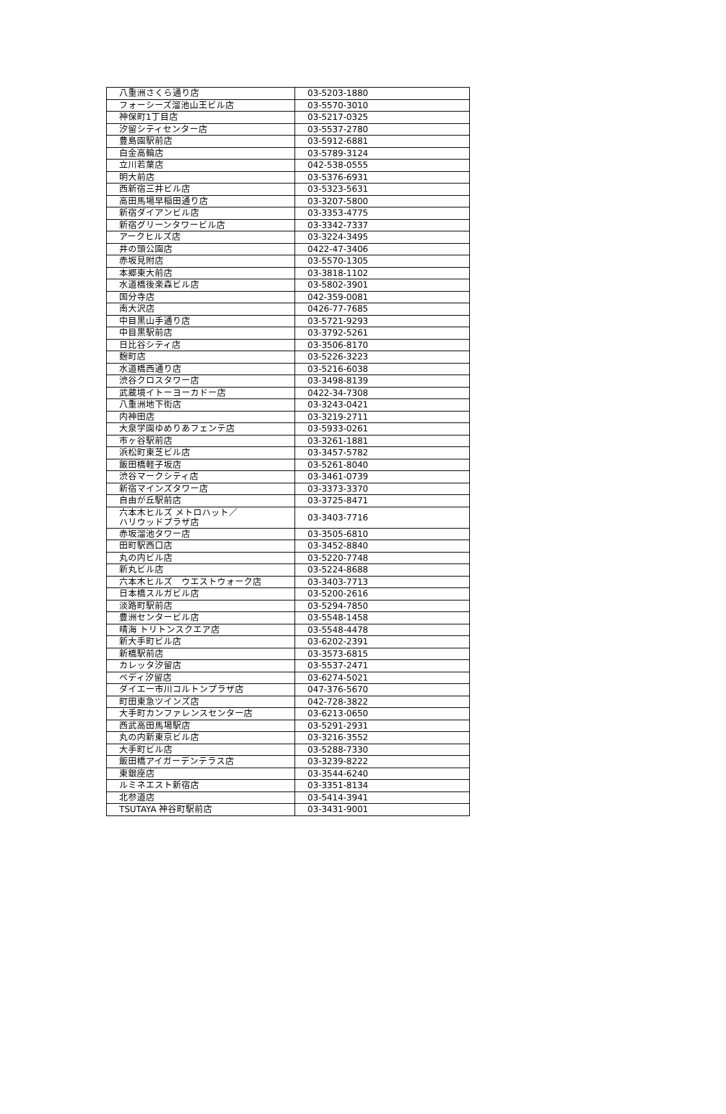| 八重洲さくら通り店 | 03-5203-1880 |
| フォーシーズ溜池山王ビル店 | 03-5570-3010 |
| 神保町1丁目店 | 03-5217-0325 |
| 汐留シティセンター店 | 03-5537-2780 |
| 豊島園駅前店 | 03-5912-6881 |
| 白金高輪店 | 03-5789-3124 |
| 立川若葉店 | 042-538-0555 |
| 明大前店 | 03-5376-6931 |
| 西新宿三井ビル店 | 03-5323-5631 |
| 高田馬場早稲田通り店 | 03-3207-5800 |
| 新宿ダイアンビル店 | 03-3353-4775 |
| 新宿グリーンタワービル店 | 03-3342-7337 |
| アークヒルズ店 | 03-3224-3495 |
| 井の頭公園店 | 0422-47-3406 |
| 赤坂見附店 | 03-5570-1305 |
| 本郷東大前店 | 03-3818-1102 |
| 水道橋後楽森ビル店 | 03-5802-3901 |
| 国分寺店 | 042-359-0081 |
| 南大沢店 | 0426-77-7685 |
| 中目黒山手通り店 | 03-5721-9293 |
| 中目黒駅前店 | 03-3792-5261 |
| 日比谷シティ店 | 03-3506-8170 |
| 麹町店 | 03-5226-3223 |
| 水道橋西通り店 | 03-5216-6038 |
| 渋谷クロスタワー店 | 03-3498-8139 |
| 武蔵境イトーヨーカドー店 | 0422-34-7308 |
| 八重洲地下街店 | 03-3243-0421 |
| 内神田店 | 03-3219-2711 |
| 大泉学園ゆめりあフェンテ店 | 03-5933-0261 |
| 市ヶ谷駅前店 | 03-3261-1881 |
| 浜松町東芝ビル店 | 03-3457-5782 |
| 飯田橋軽子坂店 | 03-5261-8040 |
| 渋谷マークシティ店 | 03-3461-0739 |
| 新宿マインズタワー店 | 03-3373-3370 |
| 自由が丘駅前店 | 03-3725-8471 |
| 六本木ヒルズ メトロハット／ ハリウッドプラザ店 | 03-3403-7716 |
| 赤坂溜池タワー店 | 03-3505-6810 |
| 田町駅西口店 | 03-3452-8840 |
| 丸の内ビル店 | 03-5220-7748 |
| 新丸ビル店 | 03-5224-8688 |
| 六本木ヒルズ ウエストウォーク店 | 03-3403-7713 |
| 日本橋スルガビル店 | 03-5200-2616 |
| 淡路町駅前店 | 03-5294-7850 |
| 豊洲センタービル店 | 03-5548-1458 |
| 晴海 トリトンスクエア店 | 03-5548-4478 |
| 新大手町ビル店 | 03-6202-2391 |
| 新橋駅前店 | 03-3573-6815 |
| カレッタ汐留店 | 03-5537-2471 |
| ペディ汐留店 | 03-6274-5021 |
| ダイエー市川コルトンプラザ店 | 047-376-5670 |
| 町田東急ツインズ店 | 042-728-3822 |
| 大手町カンファレンスセンター店 | 03-6213-0650 |
| 西武高田馬場駅店 | 03-5291-2931 |
| 丸の内新東京ビル店 | 03-3216-3552 |
| 大手町ビル店 | 03-5288-7330 |
| 飯田橋アイガーデンテラス店 | 03-3239-8222 |
| 東銀座店 | 03-3544-6240 |
| ルミネエスト新宿店 | 03-3351-8134 |
| 北参道店 | 03-5414-3941 |
| TSUTAYA 神谷町駅前店 | 03-3431-9001 |